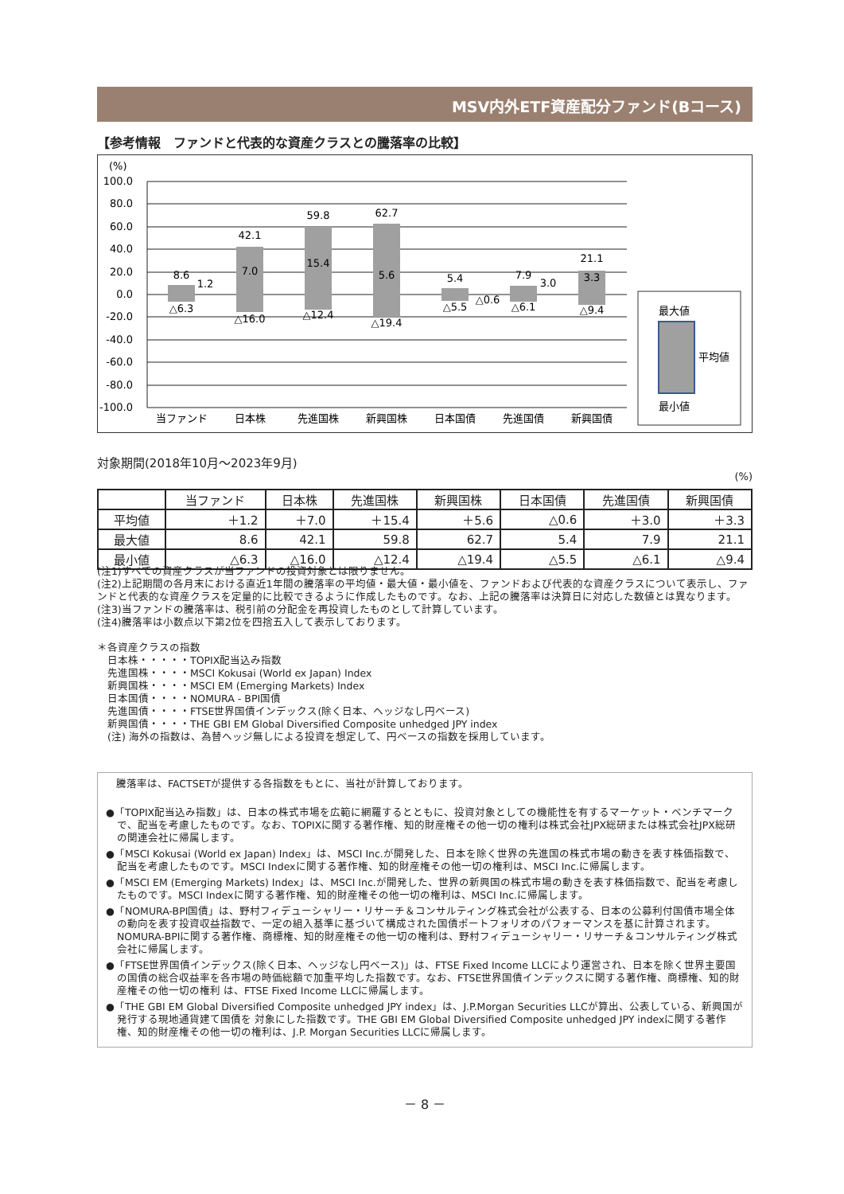MSV内外ETF資産配分ファンド(Bコース)
【参考情報　ファンドと代表的な資産クラスとの騰落率の比較】
(%)
100.0
80.0
60.0
40.0
20.0
0.0
-20.0
-40.0
-60.0
-80.0
-100.0
8.6
42.1
59.8
62.7
5.4
7.9
21.1
△6.3
△16.0
△12.4
△19.4
△5.5
△6.1
△9.4
1.2
7.0
15.4
5.6
△0.6
3.0
3.3
当ファンド
日本株
先進国株
新興国株
日本国債
先進国債
新興国債
最大値
平均値
最小値
対象期間(2018年10月～2023年9月)
(%)
| | 当ファンド | 日本株 | 先進国株 | 新興国株 | 日本国債 | 先進国債 | 新興国債 |
| --- | --- | --- | --- | --- | --- | --- | --- |
| 平均値 | ＋1.2 | ＋7.0 | ＋15.4 | ＋5.6 | △0.6 | ＋3.0 | ＋3.3 |
| 最大値 | 8.6 | 42.1 | 59.8 | 62.7 | 5.4 | 7.9 | 21.1 |
| 最小値 | △6.3 | △16.0 | △12.4 | △19.4 | △5.5 | △6.1 | △9.4 |
(注1)すべての資産クラスが当ファンドの投資対象とは限りません。
(注2)上記期間の各月末における直近1年間の騰落率の平均値・最大値・最小値を、ファンドおよび代表的な資産クラスについて表示し、ファンドと代表的な資産クラスを定量的に比較できるように作成したものです。なお、上記の騰落率は決算日に対応した数値とは異なります。
(注3)当ファンドの騰落率は、税引前の分配金を再投資したものとして計算しています。
(注4)騰落率は小数点以下第2位を四捨五入して表示しております。
＊各資産クラスの指数
　日本株・・・・・TOPIX配当込み指数
　先進国株・・・・MSCI Kokusai (World ex Japan) Index
　新興国株・・・・MSCI EM (Emerging Markets) Index
　日本国債・・・・NOMURA - BPI国債
　先進国債・・・・FTSE世界国債インデックス(除く日本、ヘッジなし円ベース)
　新興国債・・・・THE GBI EM Global Diversified Composite unhedged JPY index
　(注) 海外の指数は、為替ヘッジ無しによる投資を想定して、円ベースの指数を採用しています。
　騰落率は、FACTSETが提供する各指数をもとに、当社が計算しております。
●「TOPIX配当込み指数」は、日本の株式市場を広範に網羅するとともに、投資対象としての機能性を有するマーケット・ベンチマークで、配当を考慮したものです。なお、TOPIXに関する著作権、知的財産権その他一切の権利は株式会社JPX総研または株式会社JPX総研の関連会社に帰属します。
●「MSCI Kokusai (World ex Japan) Index」は、MSCI Inc.が開発した、日本を除く世界の先進国の株式市場の動きを表す株価指数で、配当を考慮したものです。MSCI Indexに関する著作権、知的財産権その他一切の権利は、MSCI Inc.に帰属します。
●「MSCI EM (Emerging Markets) Index」は、MSCI Inc.が開発した、世界の新興国の株式市場の動きを表す株価指数で、配当を考慮したものです。MSCI Indexに関する著作権、知的財産権その他一切の権利は、MSCI Inc.に帰属します。
●「NOMURA-BPI国債」は、野村フィデューシャリー・リサーチ＆コンサルティング株式会社が公表する、日本の公募利付国債市場全体の動向を表す投資収益指数で、一定の組入基準に基づいて構成された国債ポートフォリオのパフォーマンスを基に計算されます。NOMURA-BPIに関する著作権、商標権、知的財産権その他一切の権利は、野村フィデューシャリー・リサーチ＆コンサルティング株式会社に帰属します。
●「FTSE世界国債インデックス(除く日本、ヘッジなし円ベース)」は、FTSE Fixed Income LLCにより運営され、日本を除く世界主要国の国債の総合収益率を各市場の時価総額で加重平均した指数です。なお、FTSE世界国債インデックスに関する著作権、商標権、知的財産権その他一切の権利 は、FTSE Fixed Income LLCに帰属します。
●「THE GBI EM Global Diversified Composite unhedged JPY index」は、J.P.Morgan Securities LLCが算出、公表している、新興国が発行する現地通貨建て国債を 対象にした指数です。THE GBI EM Global Diversified Composite unhedged JPY indexに関する著作権、知的財産権その他一切の権利は、J.P. Morgan Securities LLCに帰属します。
－ 8 －